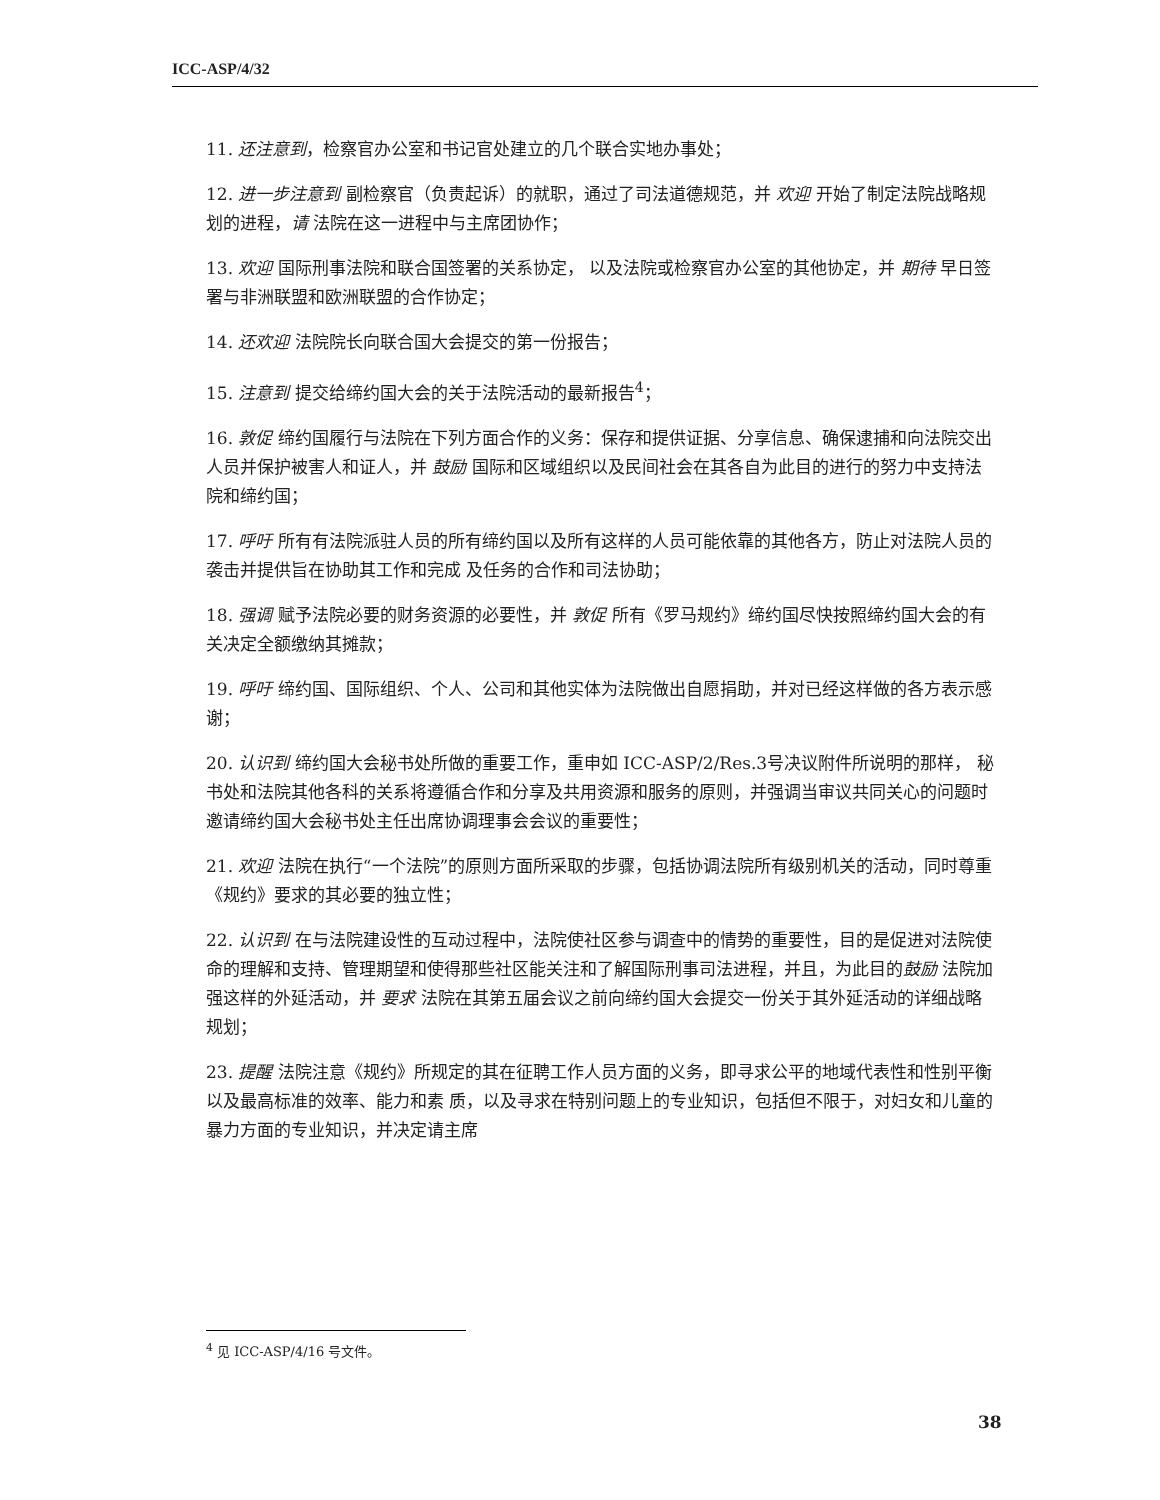ICC-ASP/4/32
11. 还注意到，检察官办公室和书记官处建立的几个联合实地办事处；
12. 进一步注意到 副检察官（负责起诉）的就职，通过了司法道德规范，并 欢迎 开始了制定法院战略规划的进程，请 法院在这一进程中与主席团协作；
13. 欢迎 国际刑事法院和联合国签署的关系协定， 以及法院或检察官办公室的其他协定，并 期待 早日签署与非洲联盟和欧洲联盟的合作协定；
14. 还欢迎 法院院长向联合国大会提交的第一份报告；
15. 注意到 提交给缔约国大会的关于法院活动的最新报告<sup>4</sup>；
16. 敦促 缔约国履行与法院在下列方面合作的义务：保存和提供证据、分享信息、确保逮捕和向法院交出人员并保护被害人和证人，并 鼓励 国际和区域组织以及民间社会在其各自为此目的进行的努力中支持法院和缔约国；
17. 呼吁 所有有法院派驻人员的所有缔约国以及所有这样的人员可能依靠的其他各方，防止对法院人员的袭击并提供旨在协助其工作和完成 及任务的合作和司法协助；
18. 强调 赋予法院必要的财务资源的必要性，并 敦促 所有《罗马规约》缔约国尽快按照缔约国大会的有关决定全额缴纳其摊款；
19. 呼吁 缔约国、国际组织、个人、公司和其他实体为法院做出自愿捐助，并对已经这样做的各方表示感谢；
20. 认识到 缔约国大会秘书处所做的重要工作，重申如 ICC-ASP/2/Res.3号决议附件所说明的那样， 秘书处和法院其他各科的关系将遵循合作和分享及共用资源和服务的原则，并强调当审议共同关心的问题时邀请缔约国大会秘书处主任出席协调理事会会议的重要性；
21. 欢迎 法院在执行“一个法院”的原则方面所采取的步骤，包括协调法院所有级别机关的活动，同时尊重《规约》要求的其必要的独立性；
22. 认识到 在与法院建设性的互动过程中，法院使社区参与调查中的情势的重要性，目的是促进对法院使命的理解和支持、管理期望和使得那些社区能关注和了解国际刑事司法进程，并且，为此目的鼓励 法院加强这样的外延活动，并 要求 法院在其第五届会议之前向缔约国大会提交一份关于其外延活动的详细战略规划；
23. 提醒 法院注意《规约》所规定的其在征聘工作人员方面的义务，即寻求公平的地域代表性和性别平衡以及最高标准的效率、能力和素 质，以及寻求在特别问题上的专业知识，包括但不限于，对妇女和儿童的暴力方面的专业知识，并决定请主席
<sup>4</sup> 见 ICC-ASP/4/16 号文件。
38